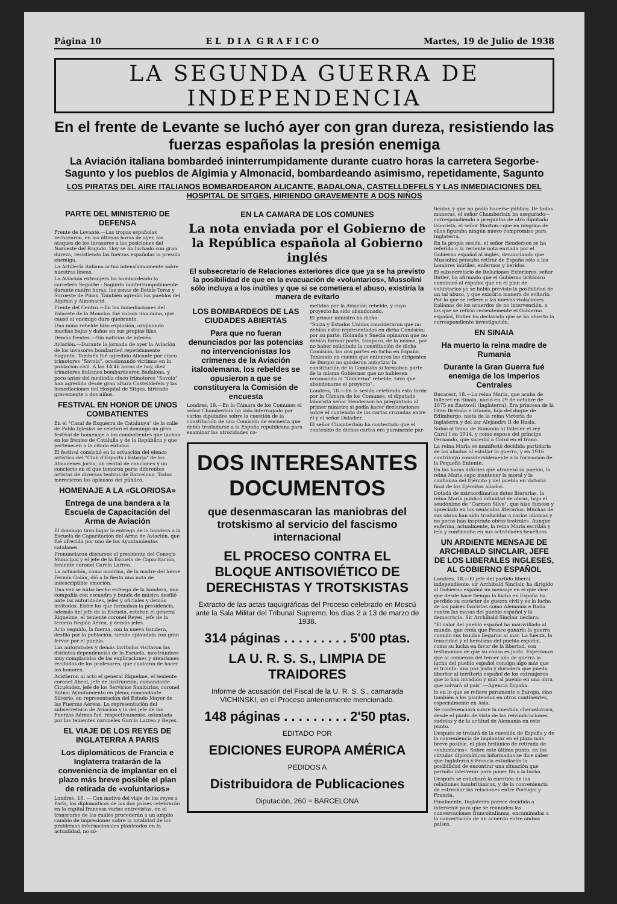Página 10 E L D I A G R A F I C O Martes, 19 de Julio de 1938
LA SEGUNDA GUERRA DE INDEPENDENCIA
En el frente de Levante se luchó ayer con gran dureza, resistiendo las fuerzas españolas la presión enemiga
La Aviación italiana bombardeó ininterrumpidamente durante cuatro horas la carretera Segorbe-Sagunto y los pueblos de Algimia y Almonacid, bombardeando asimismo, repetidamente, Sagunto
LOS PIRATAS DEL AIRE ITALIANOS BOMBARDEARON ALICANTE, BADALONA, CASTELLDEFELS Y LAS INMEDIACIONES DEL HOSPITAL DE SITGES, HIRIENDO GRAVEMENTE A DOS NIÑOS
PARTE DEL MINISTERIO DE DEFENSA
Frente de Levante.—Las tropas españolas rechazaron, en las últimas horas de ayer, los ataques de los invasores a las posiciones del Noroeste del Ragudo. Hoy se ha luchado con gran dureza, resistiendo las fuerzas españolas la presión enemiga.
La Artillería italiana actuó intensísimamente sobre nuestras líneas.
La Aviación extranjera ha bombardeado la carretera Segorbe - Sagunto ininterrumpidamente durante cuatro horas, las zonas de Betxís-Toras y Suroeste de Pinas. También agredió los pueblos del Algimia y Almonacid.
Frente del Centro.—En las inmediaciones del Palacete de la Moncloa fué volada una mina, que causó al enemigo duro quebranto.
Una mina rebelde hizo explosión, originando muchas bajas y daños en sus propias filas.
Demás frentes.—Sin noticias de interés.
Aviación.—Durante la jornada de ayer la Aviación de los invasores bombardeó repetidamente Sagunto. También fué agredido Alicante por cinco trimotores "Savoia", ocasionando víctimas en la población civil. A las 14'46 horas de hoy, diez trimotores italianos bombardearon Badalona, y poco antes del mediodía cinco trimotores "Savoia" han agredido desde gran altura Castelldefels y las inmediaciones del Hospital de Sitges, hiriendo gravemente a dos niños.
FESTIVAL EN HONOR DE UNOS COMBATIENTES
En el "Casal de Esquerra de Catalunya" de la calle de Pablo Iglesias se celebró el domingo un gran festival de homenaje a los combatientes que luchan en los frentes de Cataluña y de la República y que pertenecen a la citada entidad.
El festival consistió en la actuación del elenco artístico del "Club d'Esports i Esbarjo" de los Almacenes Jorba; un recital de canciones y un concierto en el que tomaron parte diferentes artistas de diversos teatros de Barcelona. Todos merecieron los aplausos del público.
HOMENAJE A LA «GLORIOSA»
Entrega de una bandera a la Escuela de Capacitación del Arma de Aviación
El domingo tuvo lugar la entrega de la bandera a la Escuela de Capacitación del Arma de Aviación, que fué ofrecida por uno de los Ayuntamientos catalanes.
Pronunciaron discursos el presidente del Consejo Municipal y el jefe de la Escuela de Capacitación, teniente coronel García Larrea.
La actuación, como madrina, de la madre del héroe Fermín Galán, dió a la fiesta una nota de indescriptible emoción.
Una vez se hubo hecho entrega de la bandera, una compañía con escuadra y banda de música desfiló ante las autoridades, jefes y oficiales y demás invitados. Entre los que formaban la presidencia, además del jefe de la Escuela, estaban el general Riquelme, el teniente coronel Reyes, jefe de la tercera Región Aérea, y demás jefes.
Acto seguido, la fuerza, con la nueva bandera, desfiló por la población, siendo aplaudida con gran fervor por el pueblo.
Las autoridades y demás invitados visitaron las distintas dependencias de la Escuela, mostrándose muy complacidas de las explicaciones y atenciones recibidas de los profesores, que cuidaron de hacer los honores.
Asistieron al acto el general Riquelme, el teniente coronel Abeol, jefe de Instrucción; comandante Cicuéndez, jefe de los Servicios Sanitarios; coronel Rubio; Ayuntamiento en pleno; comandante Silverio, en representación del Estado Mayor de las Fuerzas Aéreas. La representación del subsecretario de Aviación y la del jefe de las Fuerzas Aéreas fué, respectivamente, ostentada por los tenientes coroneles García Larrea y Reyes.
EL VIAJE DE LOS REYES DE INGLATERRA A PARIS
Los diplomáticos de Francia e Inglaterra tratarán de la conveniencia de implantar en el plazo más breve posible el plan de retirada de «voluntarios»
Londres, 18. — Con motivo del viaje de los reyes a París, los diplomáticos de los dos países celebrarán en la capital francesa varias entrevistas, en el transcurso de las cuales procederán a un amplio cambio de impresiones sobre la totalidad de los problemas internacionales planteados en la actualidad, no só-
EN LA CAMARA DE LOS COMUNES
La nota enviada por el Gobierno de la República española al Gobierno inglés
El subsecretario de Relaciones exteriores dice que ya se ha previsto la posibilidad de que en la evacuación de «voluntarios», Mussolini sólo incluya a los inútiles y que si se cometiera el abuso, existiría la manera de evitarlo
LOS BOMBARDEOS DE LAS CIUDADES ABIERTAS
Para que no fueran denunciados por las potencias no intervencionistas los crímenes de la Aviación italoalemana, los rebeldes se opusieron a que se constituyera la Comisión de encuesta
Londres, 18.—En la Cámara de los Comunes el señor Chamberlain ha sido interrogado por varios diputados sobre la cuestión de la constitución de una Comisión de encuesta que debía trasladarse a la España republicana para examinar las atrocidades co-
metidas por la Aviación rebelde, y cuyo proyecto ha sido abandonado.
El primer ministro ha dicho:
"Suiza y Estados Unidos consideraron que no debían estar representados en dicha Comisión; por su parte, Holanda y Suecia opinaron que no debían formar parte, tampoco, de la misma, por no haber solicitado la constitución de dicha Comisión, las dos partes en lucha en España. Teniendo en cuenta que entonces los dirigentes de Burgos no quisieron autorizar la constitución de la Comisión si formaban parte de la misma Gobiernos que no hubiesen reconocido al "Gobierno" rebelde, tuvo que abandonarse el proyecto".
Londres, 18.—En la sesión celebrada esta tarde por la Cámara de los Comunes, el diputado laborista señor Henderson ha preguntado al primer ministro si podía hacer declaraciones sobre el contenido de las cartas cruzadas entre él y el señor Daladier.
El señor Chamberlain ha contestado que el contenido de dichas cartas era puramente par-
DOS INTERESANTES DOCUMENTOS
que desenmascaran las maniobras del trotskismo al servicio del fascismo internacional
EL PROCESO CONTRA EL BLOQUE ANTISOVIÉTICO DE DERECHISTAS Y TROTSKISTAS
Extracto de las actas taquigráficas del Proceso celebrado en Moscú ante la Sala Militar del Tribunal Supremo, los días 2 a 13 de marzo de 1938.
314 páginas . . . . . . . . . 5'00 ptas.
LA U. R. S. S., LIMPIA DE TRAIDORES
Informe de acusación del Fiscal de la U. R. S. S., camarada VICHINSKI, en el Proceso anteriormente mencionado.
148 páginas . . . . . . . . . 2'50 ptas.
EDITADO POR
EDICIONES EUROPA AMÉRICA
PEDIDOS A
Distribuidora de Publicaciones
Diputación, 260 = BARCELONA
ticular, y que no podía hacerse público. De todas maneras, el señor Chamberlain ha asegurado—correspondiendo a preguntas de otro diputado laborista, el señor Maxton—que en ninguna de ellas figuraba ningún nuevo compromiso para Inglaterra.
En la propia sesión, el señor Henderson se ha referido a la reciente nota enviada por el Gobierno español al inglés, denunciando que Mussolini pensaba retirar de España sólo a los hombres inútiles, enfermos y heridos.
El subsecretario de Relaciones Exteriores, señor Butler, ha afirmado que el Gobierno británico comunicó al español que en el plan de voluntarios ya se había previsto la posibilidad de un tal abuso, y que existiría manera de evitarlo. Por lo que se refiere a las nuevas violaciones italianas de los acuerdos de no intervención, a los que se refirió recientemente el Gobierno español, Butler ha declarado que se ha abierto la correspondiente investigación.
EN SINAIA
Ha muerto la reina madre de Rumania
Durante la Gran Guerra fué enemiga de los Imperios Centrales
Bucarest, 18.—La reina María, que acaba de fallecer en Sinaia, nació en 29 de octubre de 1875 en Eastwell (Inglaterra). Era princesa de la Gran Bretaña e Irlanda, hija del duque de Edimburgo, nieta de la reina Victoria de Inglaterra y del zar Alejandro II de Rusia.
Subió al trono de Rumania al fallecer el rey Carol I en 1914, y como esposa del príncipe Fernando, que sucedió a Carol en el trono.
La reina María se manifestó decidida partidaria de los aliados al estallar la guerra, y en 1916 contribuyó considerablemente a la formación de la Pequeña Entente.
En las horas difíciles que atravesó su pueblo, la reina María supo mantener la moral y la confianza del Ejército y del pueblo en victoria final de los Ejércitos aliados.
Dotada de extraordinarias dotes literarias, la reina María publicó infinidad de obras, bajo el seudónimo de "Carmen Silva", que hizo famoso y apreciado en los cenáculos literarios. Muchas de sus obras han sido traducidas a varios idiomas y no pocas han inspirado obras teatrales. Aunque enferma, actualmente, la reina María escribía y leía y continuaba en sus actividades benéficas.
UN ARDIENTE MENSAJE DE ARCHIBALD SINCLAIR, JEFE DE LOS LIBERALES INGLESES, AL GOBIERNO ESPAÑOL
Londres, 18.—El jefe del partido liberal independiente, sir Archibald Sinclair, ha dirigido al Gobierno español un mensaje en el que dice que desde hace tiempo la lucha en España ha perdido su carácter de guerra civil y es la lucha de los países fascistas como Alemania e Italia contra las masas del pueblo español y la democracia. Sir Archibald Sinclair declara:
"El valor del pueblo español ha maravillado al mundo, que creía que Franco ganaría la guerra cuando sus bandas llegaran al mar. La fuerza, la tenacidad y el heroísmo del pueblo español, como su lucha en favor de la libertad, son testimonios de que su causa es justa. Esperamos que al comienzo del tercer año de guerra la lucha del pueblo español consiga algo más que el triunfo: una paz justa y duradera que pueda libertar al territorio español de los extranjeros que lo han invadido y unir al pueblo en una obra que salvará al país".—Agencia España.
lo en lo que se refiere puramente a Europa, sino también a los planteados en otros continentes, especialmente en Asia.
Se conferenciará sobre la cuestión checoslovaca, desde el punto de vista de las reivindicaciones sudetas y de la actitud de Alemania en este punto.
Después se tratará de la cuestión de España y de la conveniencia de implantar en el plazo más breve posible, el plan británico de retirada de «voluntarios». Sobre este último punto, en los círculos diplomáticos informados se dice saber que Inglaterra y Francia estudiarán la posibilidad de encontrar una situación que permita intervenir para poner fin a la lucha.
Después se estudiará la cuestión de las relaciones lusobritánicas, y de la conveniencia de estrechar las relaciones entre Portugal y Francia.
Finalmente, Inglaterra parece decidida a intervenir para que se reanuden las conversaciones francoitalianas, encaminadas a la concertación de un acuerdo entre ambos países.